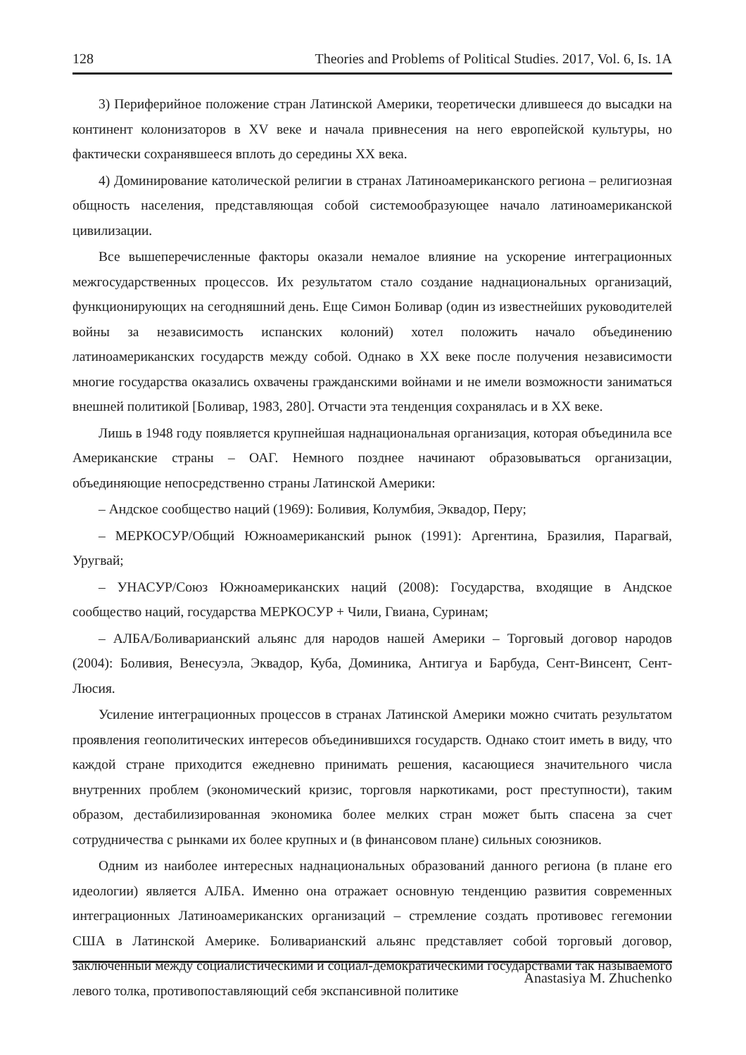128 Theories and Problems of Political Studies. 2017, Vol. 6, Is. 1A
3) Периферийное положение стран Латинской Америки, теоретически длившееся до высадки на континент колонизаторов в XV веке и начала привнесения на него европейской культуры, но фактически сохранявшееся вплоть до середины XX века.
4) Доминирование католической религии в странах Латиноамериканского региона – религиозная общность населения, представляющая собой системообразующее начало латиноамериканской цивилизации.
Все вышеперечисленные факторы оказали немалое влияние на ускорение интеграционных межгосударственных процессов. Их результатом стало создание наднациональных организаций, функционирующих на сегодняшний день. Еще Симон Боливар (один из известнейших руководителей войны за независимость испанских колоний) хотел положить начало объединению латиноамериканских государств между собой. Однако в XX веке после получения независимости многие государства оказались охвачены гражданскими войнами и не имели возможности заниматься внешней политикой [Боливар, 1983, 280]. Отчасти эта тенденция сохранялась и в XX веке.
Лишь в 1948 году появляется крупнейшая наднациональная организация, которая объединила все Американские страны – ОАГ. Немного позднее начинают образовываться организации, объединяющие непосредственно страны Латинской Америки:
– Андское сообщество наций (1969): Боливия, Колумбия, Эквадор, Перу;
– МЕРКОСУР/Общий Южноамериканский рынок (1991): Аргентина, Бразилия, Парагвай, Уругвай;
– УНАСУР/Союз Южноамериканских наций (2008): Государства, входящие в Андское сообщество наций, государства МЕРКОСУР + Чили, Гвиана, Суринам;
– АЛБА/Боливарианский альянс для народов нашей Америки – Торговый договор народов (2004): Боливия, Венесуэла, Эквадор, Куба, Доминика, Антигуа и Барбуда, Сент-Винсент, Сент-Люсия.
Усиление интеграционных процессов в странах Латинской Америки можно считать результатом проявления геополитических интересов объединившихся государств. Однако стоит иметь в виду, что каждой стране приходится ежедневно принимать решения, касающиеся значительного числа внутренних проблем (экономический кризис, торговля наркотиками, рост преступности), таким образом, дестабилизированная экономика более мелких стран может быть спасена за счет сотрудничества с рынками их более крупных и (в финансовом плане) сильных союзников.
Одним из наиболее интересных наднациональных образований данного региона (в плане его идеологии) является АЛБА. Именно она отражает основную тенденцию развития современных интеграционных Латиноамериканских организаций – стремление создать противовес гегемонии США в Латинской Америке. Боливарианский альянс представляет собой торговый договор, заключенный между социалистическими и социал-демократическими государствами так называемого левого толка, противопоставляющий себя экспансивной политике
Anastasiya M. Zhuchenko